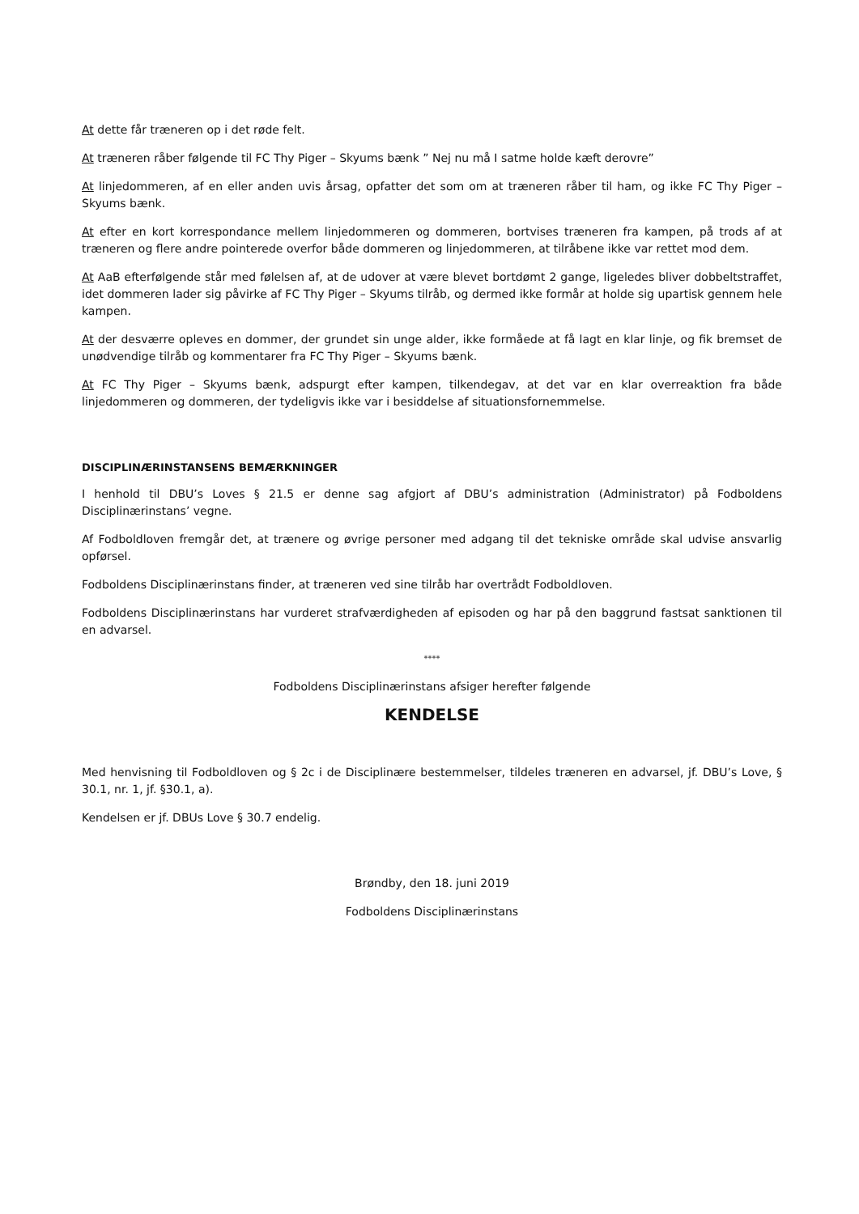At dette får træneren op i det røde felt.
At træneren råber følgende til FC Thy Piger – Skyums bænk ” Nej nu må I satme holde kæft derovre”
At linjedommeren, af en eller anden uvis årsag, opfatter det som om at træneren råber til ham, og ikke FC Thy Piger – Skyums bænk.
At efter en kort korrespondance mellem linjedommeren og dommeren, bortvises træneren fra kampen, på trods af at træneren og flere andre pointerede overfor både dommeren og linjedommeren, at tilråbene ikke var rettet mod dem.
At AaB efterfølgende står med følelsen af, at de udover at være blevet bortdømt 2 gange, ligeledes bliver dobbeltstraffet, idet dommeren lader sig påvirke af FC Thy Piger – Skyums tilråb, og dermed ikke formår at holde sig upartisk gennem hele kampen.
At der desværre opleves en dommer, der grundet sin unge alder, ikke formåede at få lagt en klar linje, og fik bremset de unødvendige tilråb og kommentarer fra FC Thy Piger – Skyums bænk.
At FC Thy Piger – Skyums bænk, adspurgt efter kampen, tilkendegav, at det var en klar overreaktion fra både linjedommeren og dommeren, der tydeligvis ikke var i besiddelse af situationsfornemmelse.
DISCIPLINÆRINSTANSENS BEMÆRKNINGER
I henhold til DBU’s Loves § 21.5 er denne sag afgjort af DBU’s administration (Administrator) på Fodboldens Disciplinærinstans’ vegne.
Af Fodboldloven fremgår det, at trænere og øvrige personer med adgang til det tekniske område skal udvise ansvarlig opførsel.
Fodboldens Disciplinærinstans finder, at træneren ved sine tilråb har overtrådt Fodboldloven.
Fodboldens Disciplinærinstans har vurderet strafværdigheden af episoden og har på den baggrund fastsat sanktionen til en advarsel.
****
Fodboldens Disciplinærinstans afsiger herefter følgende
KENDELSE
Med henvisning til Fodboldloven og § 2c i de Disciplinære bestemmelser, tildeles træneren en advarsel, jf. DBU’s Love, § 30.1, nr. 1, jf. §30.1, a).
Kendelsen er jf. DBUs Love § 30.7 endelig.
Brøndby, den 18. juni 2019
Fodboldens Disciplinærinstans